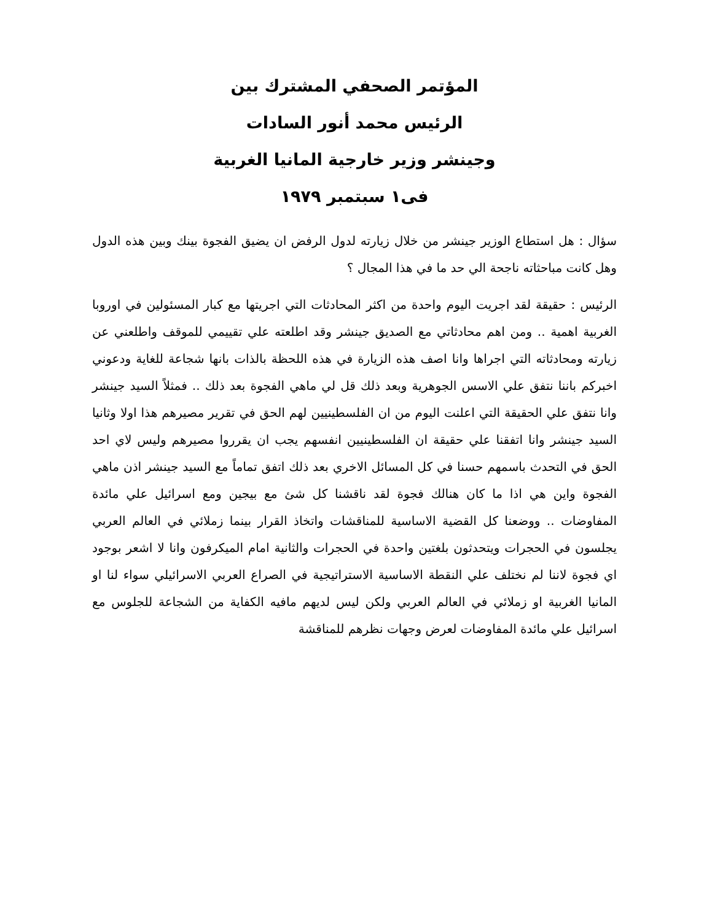المؤتمر الصحفي المشترك بين
الرئيس محمد أنور السادات
وجينشر وزير خارجية المانيا الغربية
فى١ سبتمبر ١٩٧٩
سؤال : هل استطاع الوزير جينشر من خلال زيارته لدول الرفض ان يضيق الفجوة بينك وبين هذه الدول وهل كانت مباحثاته ناجحة الي حد ما في هذا المجال ؟
الرئيس : حقيقة لقد اجريت اليوم واحدة من اكثر المحادثات التي اجريتها مع كبار المسئولين في اوروبا الغربية اهمية .. ومن اهم محادثاتي مع الصديق جينشر وقد اطلعته علي تقييمي للموقف واطلعني عن زيارته ومحادثاته التي اجراها وانا اصف هذه الزيارة في هذه اللحظة بالذات بانها شجاعة للغاية ودعوني اخبركم باننا نتفق علي الاسس الجوهرية وبعد ذلك قل لي ماهي الفجوة بعد ذلك .. فمثلاً السيد جينشر وانا نتفق علي الحقيقة التي اعلنت اليوم من ان الفلسطينيين لهم الحق في تقرير مصيرهم هذا اولا وثانيا السيد جينشر وانا اتفقنا علي حقيقة ان الفلسطينيين انفسهم يجب ان يقرروا مصيرهم وليس لاي احد الحق في التحدث باسمهم حسنا في كل المسائل الاخري بعد ذلك اتفق تماماً مع السيد جينشر اذن ماهي الفجوة واين هي اذا ما كان هنالك فجوة لقد ناقشنا كل شئ مع بيجين ومع اسرائيل علي مائدة المفاوضات .. ووضعنا كل القضية الاساسية للمناقشات واتخاذ القرار بينما زملائي في العالم العربي يجلسون في الحجرات ويتحدثون بلغتين واحدة في الحجرات والثانية امام الميكرفون وانا لا اشعر بوجود اي فجوة لاننا لم نختلف علي النقطة الاساسية الاستراتيجية في الصراع العربي الاسرائيلي سواء لنا او المانيا الغربية او زملائي في العالم العربي ولكن ليس لديهم مافيه الكفاية من الشجاعة للجلوس مع اسرائيل علي مائدة المفاوضات لعرض وجهات نظرهم للمناقشة